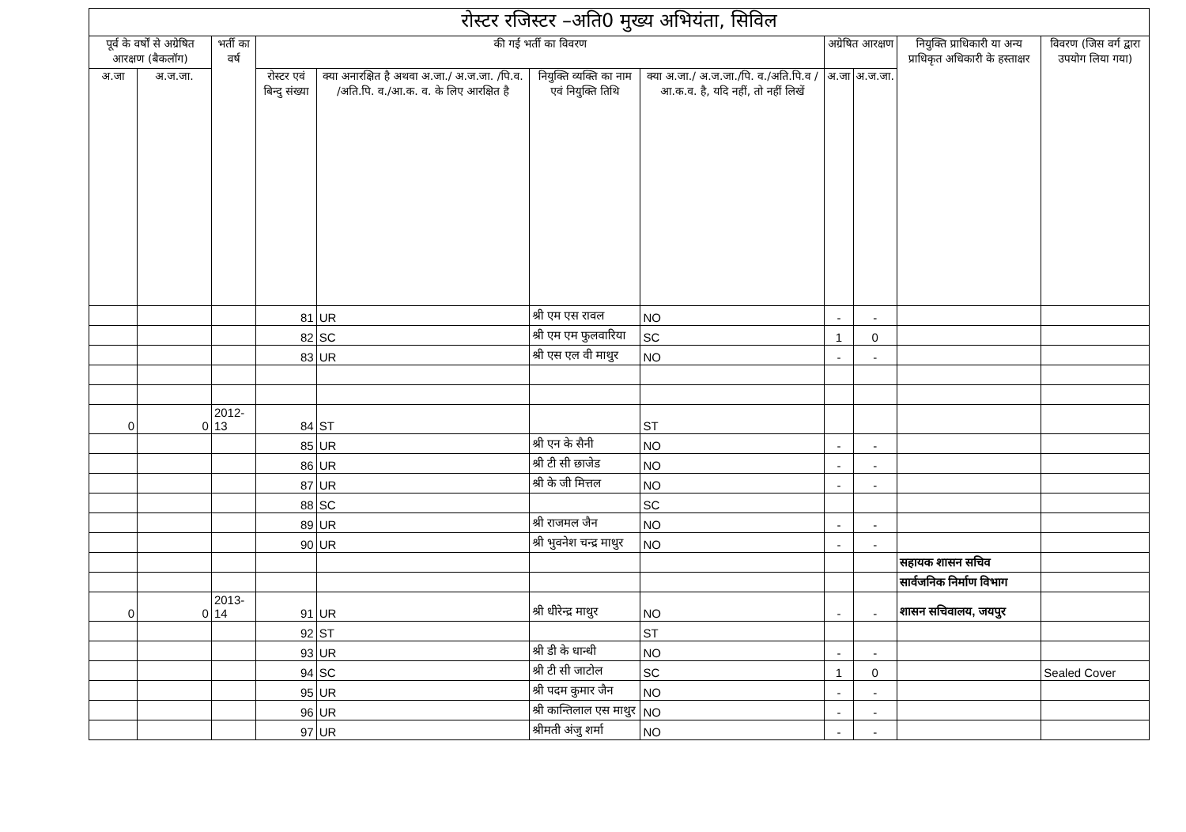| रोस्टर रजिस्टर –अति0 मुख्य अभियंता, सिविल | | | | | | | | | | |
| --- | --- | --- | --- | --- | --- | --- | --- | --- | --- | --- |
| पूर्व के वर्षों से अग्रेषित आरक्षण (बैकलॉग) | | भर्ती का वर्ष | की गई भर्ती का विवरण | | | | अग्रेषित आरक्षण | | नियुक्ति प्राधिकारी या अन्य प्राधिकृत अधिकारी के हस्ताक्षर | विवरण (जिस वर्ग द्वारा उपयोग लिया गया) |
| अ.जा | अ.ज.जा. | | रोस्टर एवं बिन्दु संख्या | क्या अनारक्षित है अथवा अ.जा./ अ.ज.जा. /पि.व. /अति.पि. व./आ.क. व. के लिए आरक्षित है | नियुक्ति व्यक्ति का नाम एवं नियुक्ति तिथि | क्या अ.जा./ अ.ज.जा./पि. व./अति.पि.व /आ.क.व. है, यदि नहीं, तो नहीं लिखें | अ.जा | अ.ज.जा. | | |
| | | | 81 | UR | श्री एम एस रावल | NO | - | - | | |
| | | | 82 | SC | श्री एम एम फुलवारिया | SC | 1 | 0 | | |
| | | | 83 | UR | श्री एस एल वी माथुर | NO | - | - | | |
| 0 | 0 | 2012-13 | 84 | ST | | ST | | | | |
| | | | 85 | UR | श्री एन के सैनी | NO | - | - | | |
| | | | 86 | UR | श्री टी सी छाजेड | NO | - | - | | |
| | | | 87 | UR | श्री के जी मित्तल | NO | - | - | | |
| | | | 88 | SC | | SC | | | | |
| | | | 89 | UR | श्री राजमल जैन | NO | - | - | | |
| | | | 90 | UR | श्री भुवनेश चन्द्र माथुर | NO | - | - | | |
| | | | | | | | | | सहायक शासन सचिव | |
| | | | | | | | | | सार्वजनिक निर्माण विभाग | |
| 0 | 0 | 2013-14 | 91 | UR | श्री धीरेन्द्र माथुर | NO | - | - | शासन सचिवालय, जयपुर | |
| | | | 92 | ST | | ST | | | | |
| | | | 93 | UR | श्री डी के धान्धी | NO | - | - | | |
| | | | 94 | SC | श्री टी सी जाटोल | SC | 1 | 0 | | Sealed Cover |
| | | | 95 | UR | श्री पदम कुमार जैन | NO | - | - | | |
| | | | 96 | UR | श्री कान्तिलाल एस माथुर | NO | - | - | | |
| | | | 97 | UR | श्रीमती अंजु शर्मा | NO | - | - | | |